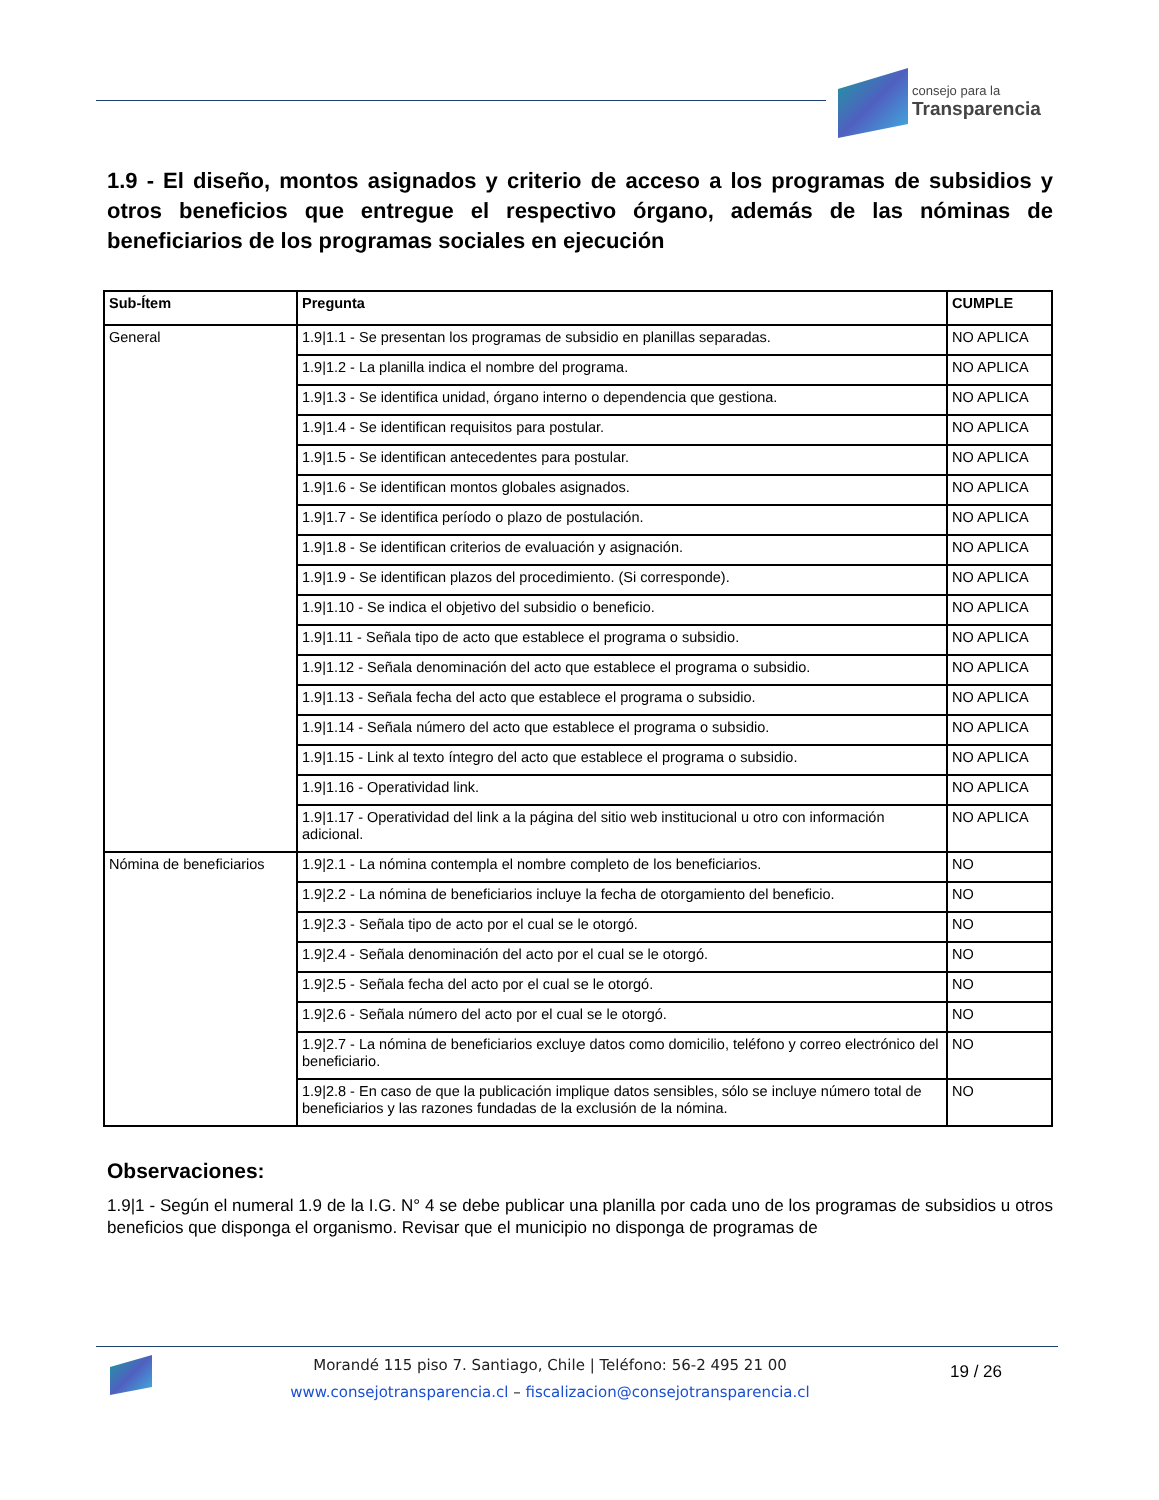consejo para la
Transparencia
1.9 - El diseño, montos asignados y criterio de acceso a los programas de subsidios y otros beneficios que entregue el respectivo órgano, además de las nóminas de beneficiarios de los programas sociales en ejecución
| Sub-Ítem | Pregunta | CUMPLE |
| --- | --- | --- |
| General | 1.9/1.1 - Se presentan los programas de subsidio en planillas separadas. | NO APLICA |
| | 1.9/1.2 - La planilla indica el nombre del programa. | NO APLICA |
| | 1.9/1.3 - Se identifica unidad, órgano interno o dependencia que gestiona. | NO APLICA |
| | 1.9/1.4 - Se identifican requisitos para postular. | NO APLICA |
| | 1.9/1.5 - Se identifican antecedentes para postular. | NO APLICA |
| | 1.9/1.6 - Se identifican montos globales asignados. | NO APLICA |
| | 1.9/1.7 - Se identifica período o plazo de postulación. | NO APLICA |
| | 1.9/1.8 - Se identifican criterios de evaluación y asignación. | NO APLICA |
| | 1.9/1.9 - Se identifican plazos del procedimiento. (Si corresponde). | NO APLICA |
| | 1.9/1.10 - Se indica el objetivo del subsidio o beneficio. | NO APLICA |
| | 1.9/1.11 - Señala tipo de acto que establece el programa o subsidio. | NO APLICA |
| | 1.9/1.12 - Señala denominación del acto que establece el programa o subsidio. | NO APLICA |
| | 1.9/1.13 - Señala fecha del acto que establece el programa o subsidio. | NO APLICA |
| | 1.9/1.14 - Señala número del acto que establece el programa o subsidio. | NO APLICA |
| | 1.9/1.15 - Link al texto íntegro del acto que establece el programa o subsidio. | NO APLICA |
| | 1.9/1.16 - Operatividad link. | NO APLICA |
| | 1.9/1.17 - Operatividad del link a la página del sitio web institucional u otro con información adicional. | NO APLICA |
| Nómina de beneficiarios | 1.9/2.1 - La nómina contempla el nombre completo de los beneficiarios. | NO |
| | 1.9/2.2 - La nómina de beneficiarios incluye la fecha de otorgamiento del beneficio. | NO |
| | 1.9/2.3 - Señala tipo de acto por el cual se le otorgó. | NO |
| | 1.9/2.4 - Señala denominación del acto por el cual se le otorgó. | NO |
| | 1.9/2.5 - Señala fecha del acto por el cual se le otorgó. | NO |
| | 1.9/2.6 - Señala número del acto por el cual se le otorgó. | NO |
| | 1.9/2.7 - La nómina de beneficiarios excluye datos como domicilio, teléfono y correo electrónico del beneficiario. | NO |
| | 1.9/2.8 - En caso de que la publicación implique datos sensibles, sólo se incluye número total de beneficiarios y las razones fundadas de la exclusión de la nómina. | NO |
Observaciones:
1.9|1 - Según el numeral 1.9 de la I.G. N° 4 se debe publicar una planilla por cada uno de los programas de subsidios u otros beneficios que disponga el organismo. Revisar que el municipio no disponga de programas de
Morandé 115 piso 7. Santiago, Chile | Teléfono: 56-2 495 21 00
www.consejotransparencia.cl – fiscalizacion@consejotransparencia.cl
19 / 26